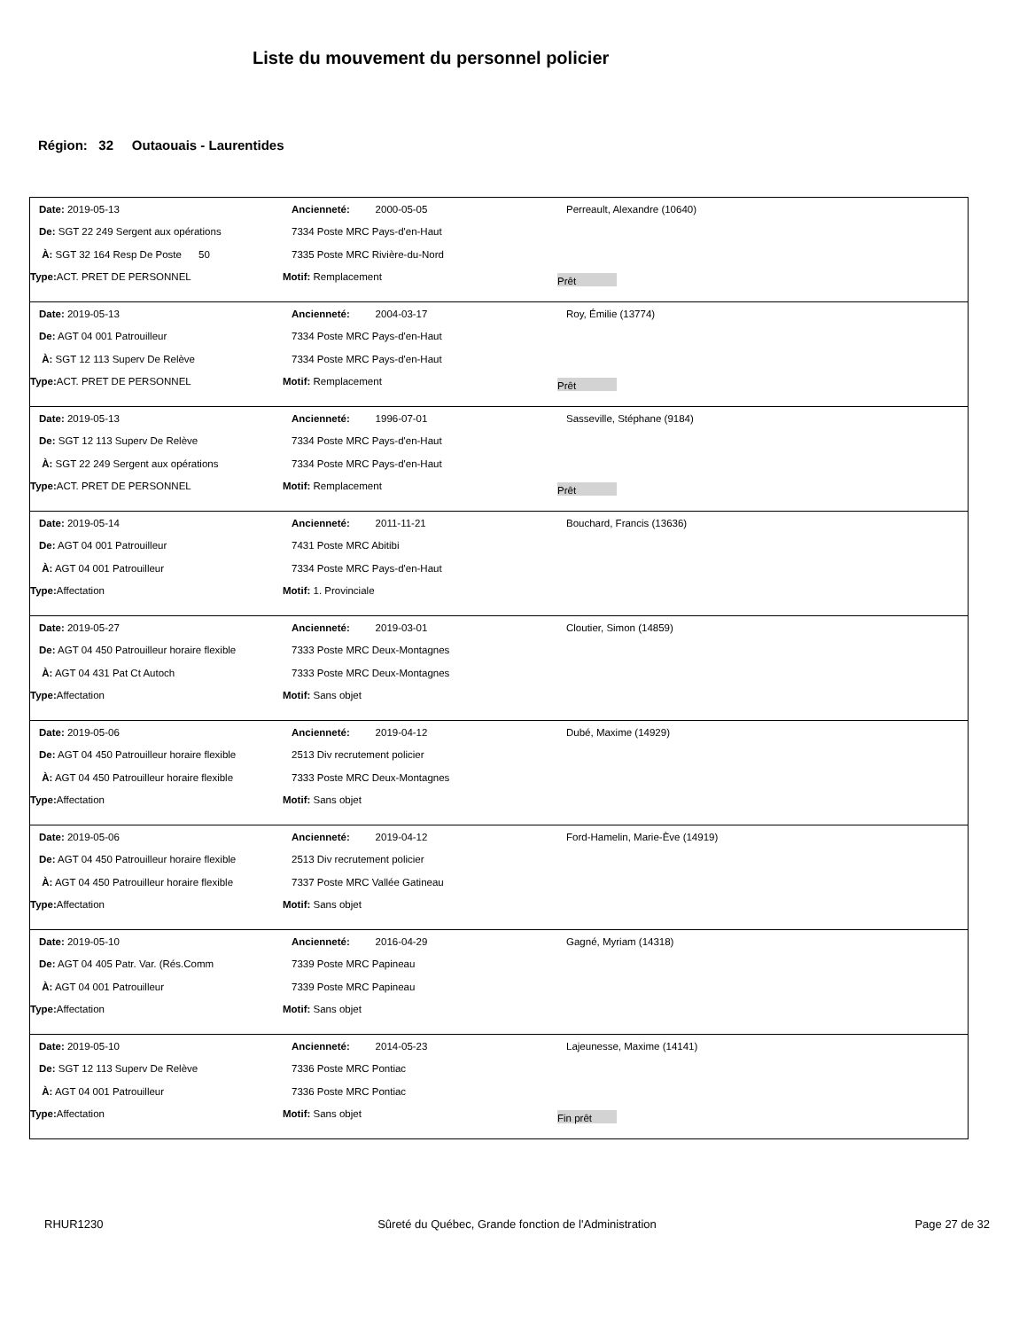Liste du mouvement du personnel policier
Région: 32 Outaouais - Laurentides
Date: 2019-05-13 Ancienneté: 2000-05-05 Perreault, Alexandre (10640)
De: SGT 22 249 Sergent aux opérations 7334 Poste MRC Pays-d'en-Haut
À: SGT 32 164 Resp De Poste 50 7335 Poste MRC Rivière-du-Nord
Type: ACT. PRET DE PERSONNEL Motif: Remplacement
Prêt
Date: 2019-05-13 Ancienneté: 2004-03-17 Roy, Émilie (13774)
De: AGT 04 001 Patrouilleur 7334 Poste MRC Pays-d'en-Haut
À: SGT 12 113 Superv De Relève 7334 Poste MRC Pays-d'en-Haut
Type: ACT. PRET DE PERSONNEL Motif: Remplacement
Prêt
Date: 2019-05-13 Ancienneté: 1996-07-01 Sasseville, Stéphane (9184)
De: SGT 12 113 Superv De Relève 7334 Poste MRC Pays-d'en-Haut
À: SGT 22 249 Sergent aux opérations 7334 Poste MRC Pays-d'en-Haut
Type: ACT. PRET DE PERSONNEL Motif: Remplacement
Prêt
Date: 2019-05-14 Ancienneté: 2011-11-21 Bouchard, Francis (13636)
De: AGT 04 001 Patrouilleur 7431 Poste MRC Abitibi
À: AGT 04 001 Patrouilleur 7334 Poste MRC Pays-d'en-Haut
Type: Affectation Motif: 1. Provinciale
Date: 2019-05-27 Ancienneté: 2019-03-01 Cloutier, Simon (14859)
De: AGT 04 450 Patrouilleur horaire flexible
7333 Poste MRC Deux-Montagnes
À: AGT 04 431 Pat Ct Autoch 7333 Poste MRC Deux-Montagnes
Type: Affectation Motif: Sans objet
Date: 2019-05-06 Ancienneté: 2019-04-12 Dubé, Maxime (14929)
De: AGT 04 450 Patrouilleur horaire flexible
2513 Div recrutement policier
À: AGT 04 450 Patrouilleur horaire flexible
7333 Poste MRC Deux-Montagnes
Type: Affectation Motif: Sans objet
Date: 2019-05-06 Ancienneté: 2019-04-12
Ford-Hamelin, Marie-Ève (14919)
De: AGT 04 450 Patrouilleur horaire flexible
2513 Div recrutement policier
À: AGT 04 450 Patrouilleur horaire flexible
7337 Poste MRC Vallée Gatineau
Type: Affectation Motif: Sans objet
Date: 2019-05-10 Ancienneté: 2016-04-29 Gagné, Myriam (14318)
De: AGT 04 405 Patr. Var. (Rés.Comm 7339 Poste MRC Papineau
À: AGT 04 001 Patrouilleur 7339 Poste MRC Papineau
Type: Affectation Motif: Sans objet
Date: 2019-05-10 Ancienneté: 2014-05-23 Lajeunesse, Maxime (14141)
De: SGT 12 113 Superv De Relève 7336 Poste MRC Pontiac
À: AGT 04 001 Patrouilleur 7336 Poste MRC Pontiac
Type: Affectation Motif: Sans objet
Fin prêt
RHUR1230 Sûreté du Québec, Grande fonction de l'Administration
Page 27 de 32